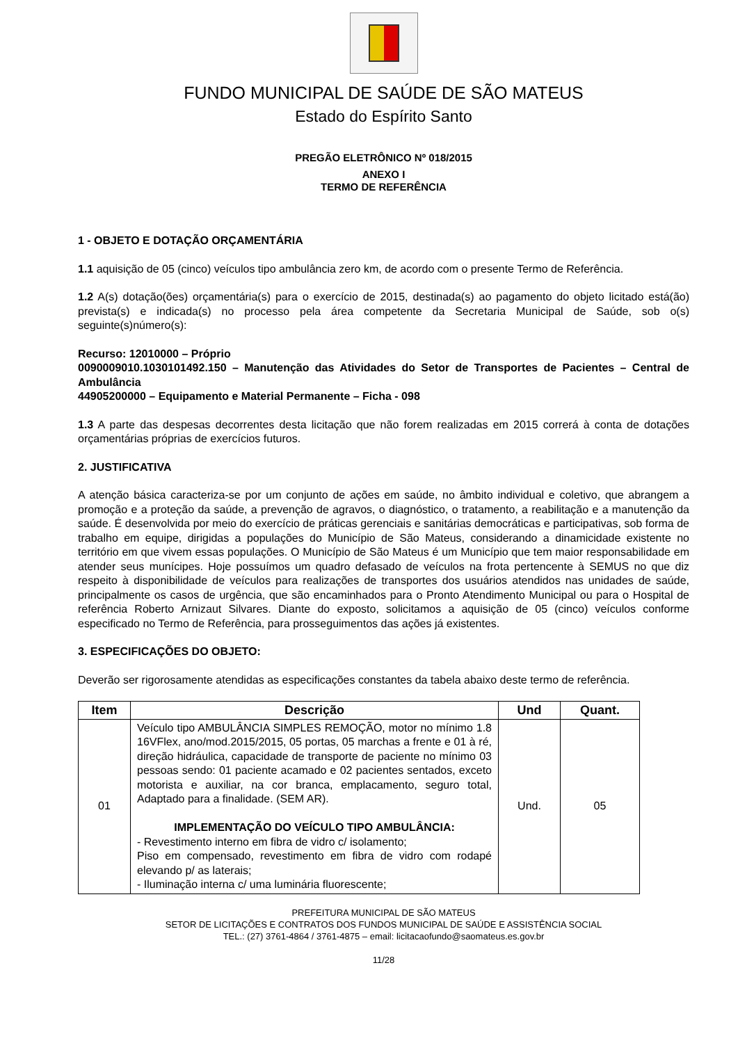FUNDO MUNICIPAL DE SAÚDE DE SÃO MATEUS
Estado do Espírito Santo
PREGÃO ELETRÔNICO Nº 018/2015
ANEXO I
TERMO DE REFERÊNCIA
1 - OBJETO E DOTAÇÃO ORÇAMENTÁRIA
1.1 aquisição de 05 (cinco) veículos tipo ambulância zero km, de acordo com o presente Termo de Referência.
1.2 A(s) dotação(ões) orçamentária(s) para o exercício de 2015, destinada(s) ao pagamento do objeto licitado está(ão) prevista(s) e indicada(s) no processo pela área competente da Secretaria Municipal de Saúde, sob o(s) seguinte(s)número(s):
Recurso: 12010000 – Próprio
0090009010.1030101492.150 – Manutenção das Atividades do Setor de Transportes de Pacientes – Central de Ambulância
44905200000 – Equipamento e Material Permanente – Ficha - 098
1.3 A parte das despesas decorrentes desta licitação que não forem realizadas em 2015 correrá à conta de dotações orçamentárias próprias de exercícios futuros.
2. JUSTIFICATIVA
A atenção básica caracteriza-se por um conjunto de ações em saúde, no âmbito individual e coletivo, que abrangem a promoção e a proteção da saúde, a prevenção de agravos, o diagnóstico, o tratamento, a reabilitação e a manutenção da saúde. É desenvolvida por meio do exercício de práticas gerenciais e sanitárias democráticas e participativas, sob forma de trabalho em equipe, dirigidas a populações do Município de São Mateus, considerando a dinamicidade existente no território em que vivem essas populações. O Município de São Mateus é um Município que tem maior responsabilidade em atender seus munícipes. Hoje possuímos um quadro defasado de veículos na frota pertencente à SEMUS no que diz respeito à disponibilidade de veículos para realizações de transportes dos usuários atendidos nas unidades de saúde, principalmente os casos de urgência, que são encaminhados para o Pronto Atendimento Municipal ou para o Hospital de referência Roberto Arnizaut Silvares. Diante do exposto, solicitamos a aquisição de 05 (cinco) veículos conforme especificado no Termo de Referência, para prosseguimentos das ações já existentes.
3. ESPECIFICAÇÕES DO OBJETO:
Deverão ser rigorosamente atendidas as especificações constantes da tabela abaixo deste termo de referência.
| Item | Descrição | Und | Quant. |
| --- | --- | --- | --- |
| 01 | Veículo tipo AMBULÂNCIA SIMPLES REMOÇÃO, motor no mínimo 1.8 16VFlex, ano/mod.2015/2015, 05 portas, 05 marchas a frente e 01 à ré, direção hidráulica, capacidade de transporte de paciente no mínimo 03 pessoas sendo: 01 paciente acamado e 02 pacientes sentados, exceto motorista e auxiliar, na cor branca, emplacamento, seguro total, Adaptado para a finalidade. (SEM AR). IMPLEMENTAÇÃO DO VEÍCULO TIPO AMBULÂNCIA: - Revestimento interno em fibra de vidro c/ isolamento; Piso em compensado, revestimento em fibra de vidro com rodapé elevando p/ as laterais; - Iluminação interna c/ uma luminária fluorescente; | Und. | 05 |
PREFEITURA MUNICIPAL DE SÃO MATEUS
SETOR DE LICITAÇÕES E CONTRATOS DOS FUNDOS MUNICIPAL DE SAÚDE E ASSISTÊNCIA SOCIAL
TEL.: (27) 3761-4864 / 3761-4875 – email: licitacaofundo@saomateus.es.gov.br
11/28